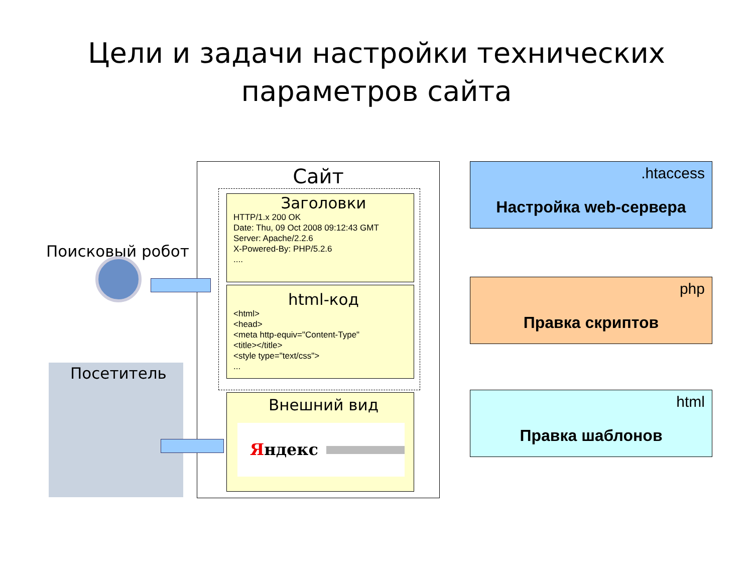Цели и задачи настройки технических
параметров сайта
Сайт
Заголовки
HTTP/1.x 200 OK
Date: Thu, 09 Oct 2008 09:12:43 GMT
Server: Apache/2.2.6
X-Powered-By: PHP/5.2.6
....
html-код
<html>
<head>
<meta http-equiv="Content-Type"
<title></title>
<style type="text/css">
...
Внешний вид
Яндекс
.htaccess
Настройка web-сервера
php
Правка скриптов
html
Правка шаблонов
Поисковый робот
Посетитель